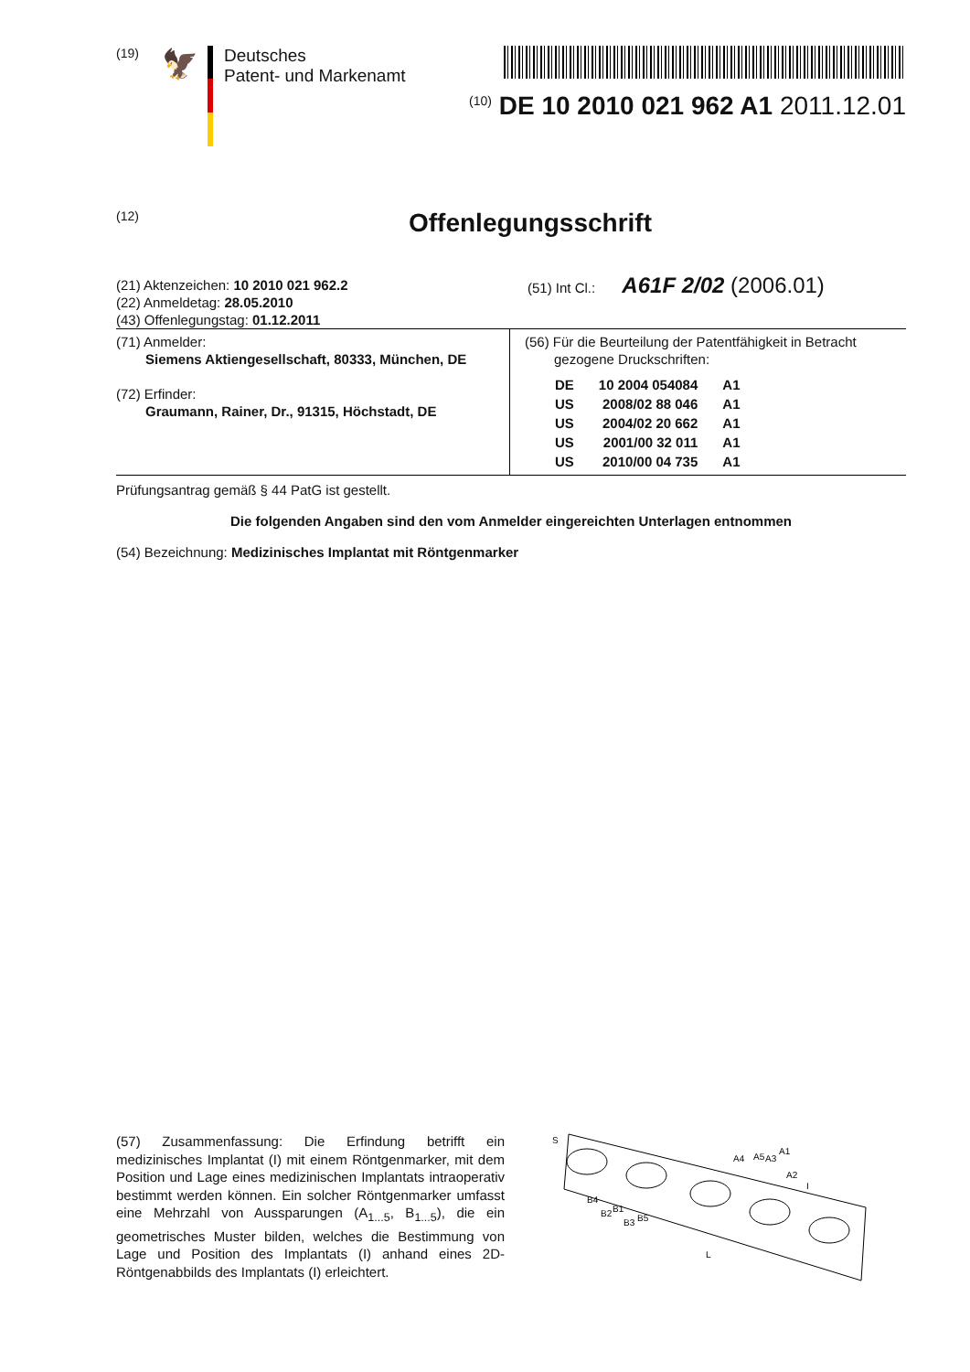(19)
🦅
Deutsches
Patent- und Markenamt
<sup>(10)</sup> DE 10 2010 021 962 A1 2011.12.01
(12) Offenlegungsschrift
(21) Aktenzeichen: 10 2010 021 962.2
(22) Anmeldetag: 28.05.2010
(43) Offenlegungstag: 01.12.2011
(51) Int Cl.: A61F 2/02 (2006.01)
| (71) Anmelder: Siemens Aktiengesellschaft, 80333, München, DE (72) Erfinder: Graumann, Rainer, Dr., 91315, Höchstadt, DE | (56) Für die Beurteilung der Patentfähigkeit in Betracht gezogene Druckschriften: / DE / 10 2004 054084 / A1 / / US / 2008/02 88 046 / A1 / / US / 2004/02 20 662 / A1 / / US / 2001/00 32 011 / A1 / / US / 2010/00 04 735 / A1 / |
Prüfungsantrag gemäß § 44 PatG ist gestellt.
Die folgenden Angaben sind den vom Anmelder eingereichten Unterlagen entnommen
(54) Bezeichnung: Medizinisches Implantat mit Röntgenmarker
(57) Zusammenfassung: Die Erfindung betrifft ein medizinisches Implantat (I) mit einem Röntgenmarker, mit dem Position und Lage eines medizinischen Implantats intraoperativ bestimmt werden können. Ein solcher Röntgenmarker umfasst eine Mehrzahl von Aussparungen (A<sub>1...5</sub>, B<sub>1...5</sub>), die ein geometrisches Muster bilden, welches die Bestimmung von Lage und Position des Implantats (I) anhand eines 2D-Röntgenabbilds des Implantats (I) erleichtert.
S
A4
A5
A3
A1
A2
I
B4
B2
B1
B3
B5
L